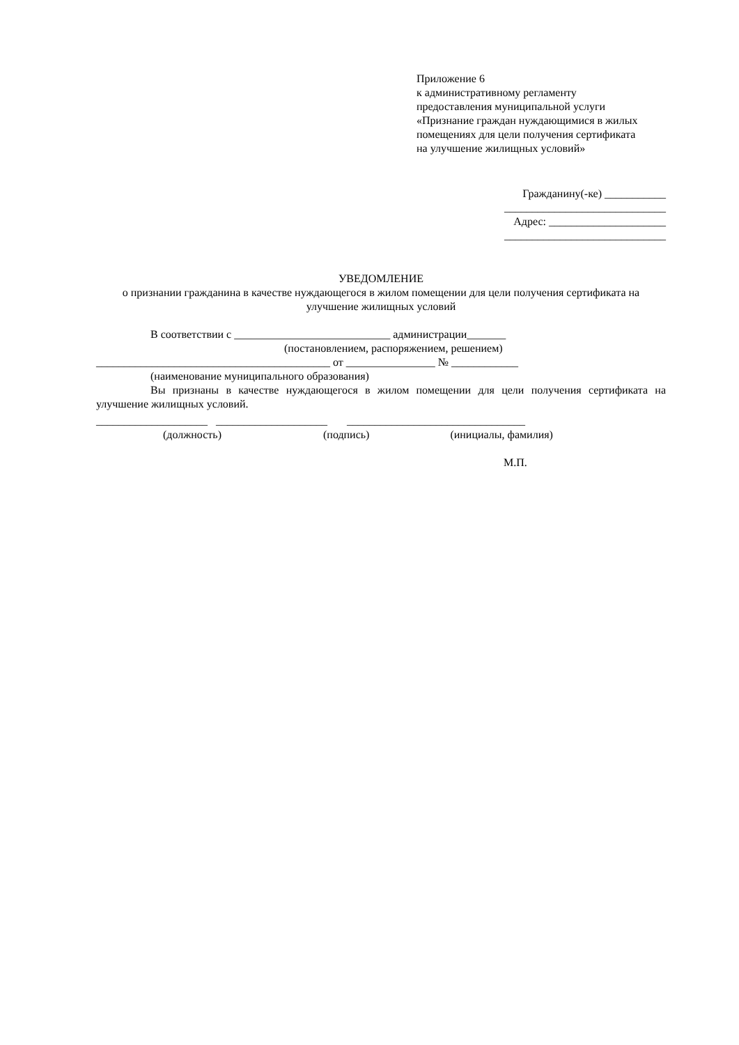Приложение 6
к административному регламенту предоставления муниципальной услуги «Признание граждан нуждающимися в жилых помещениях для цели получения сертификата на улучшение жилищных условий»
Гражданину(-ке) ___________
_____________________________
Адрес: _____________________
_____________________________
УВЕДОМЛЕНИЕ
о признании гражданина в качестве нуждающегося в жилом помещении для цели получения сертификата на улучшение жилищных условий
В соответствии с ____________________________ администрации_______
(постановлением, распоряжением, решением)
__________________________________________ от ________________ № ____________
(наименование муниципального образования)
Вы признаны в качестве нуждающегося в жилом помещении для цели получения сертификата на улучшение жилищных условий.
____________________ ____________________ ________________________________
(должность) (подпись) (инициалы, фамилия)
М.П.